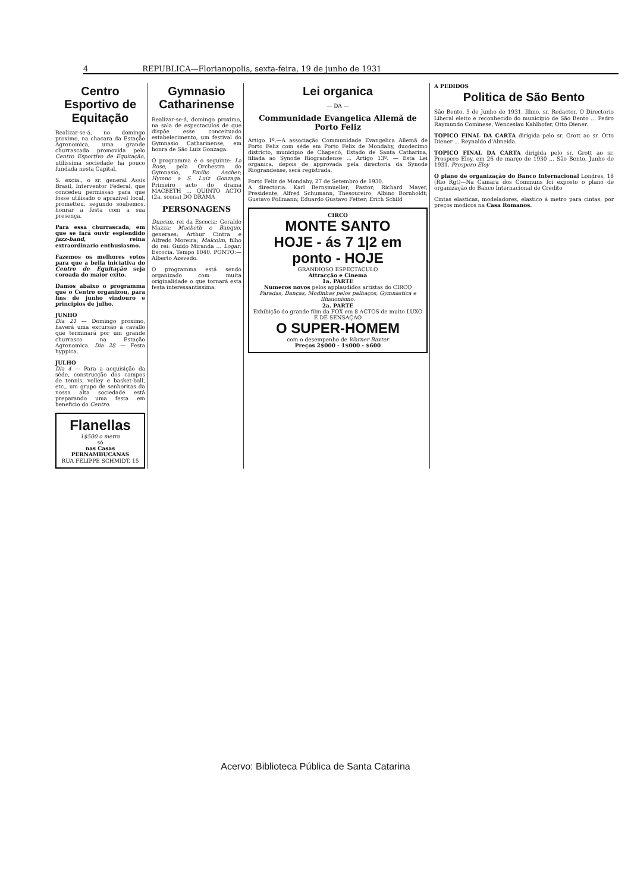4 REPUBLICA—Florianopolis, sexta-feira, 19 de junho de 1931
Centro Esportivo de Equitação
Realizar-se-á, no domingo proximo, na chacara da Estação Agronomica, uma grande churrascada promovida pelo Centro Esportivo de Equitação, utilissima sociedade ha pouco fundada nesta Capital.
S. excia., o sr. general Assis Brasil, Interventor Federal, que concedeu permissão para que fosse utilisado o aprazivel local, prometteu, segundo soubemos, honrar a festa com a sua presença.
Para essa churrascada, em que se fará ouvir esplendido jazz-band, reina extraordinario enthusiasmo.
Fazemos os melhores votos para que a bella iniciativa do Centro de Equitação seja coroada do maior exito.
Damos abaixo o programma que o Centro organizou, para fins de junho vindouro e principios de julho.
JUNHO
Dia 21 — Domingo proximo, haverá uma excursão á cavallo que terminará por um grande churrasco na Estação Agronomica. Dia 28 — Festa hyppica.
JULHO
Dia 4 — Para a acquisição da séde, construcção dos campos de tennis, volley e basket-ball, etc., um grupo de senhoritas da nossa alta sociedade está preparando uma festa em beneficio do Centro.
Flanellas
1$500 o metro
só
nas Casas PERNAMBUCANAS
RUA FELIPPE SCHMIDT, 15
Gymnasio Catharinense
Realizar-se-á, domingo proximo, na sala de espectaculos de que dispõe esse conceituado estabelecimento, um festival do Gymnasio Catharinense, em honra de São Luiz Gonzaga.
O programma é o seguinte: La Rose, pela Orchestra do Gymnasio, Emilio Ascher; Hymno a S. Luiz Gonzaga. Primeiro acto do drama MACBETH ... QUINTO ACTO (2a. scena) DO DRAMA
PERSONAGENS
Duncan, rei da Escocia: Geraldo Mazza; Macbeth e Banquo, generaes: Arthur Cintra e Alfredo Moreira; Malcolm, filho do rei: Guido Miranda ... Logar: Escocia. Tempo 1040. PONTO:—Alberto Azevedo.
O programma está sendo organizado com muita originalidade o que tornará esta festa interessantissima.
Lei organica
— DA —
Communidade Evangelica Allemã de Porto Feliz
Artigo 1º.—A associação Communidade Evangelica Allemã de Porto Feliz com séde em Porto Felix de Mondahy, duodecimo districto, municipio de Chapecó, Estado de Santa Catharina, filiada ao Synode Riograndense ... Artigo 13º. — Esta Lei organica, depois de approvada pela directoria da Synode Riograndense, será registrada.
Porto Feliz de Mondahy, 27 de Setembro de 1930.
A directoria: Karl Bernsmueller, Pastor; Richard Mayer, Presidente; Alfred Schumann, Thesoureiro; Albino Bornholdt; Gustavo Pollmann; Eduardo Gustavo Fetter; Erich Schild
CIRCO
MONTE SANTO
HOJE - ás 7 1|2 em ponto - HOJE
GRANDIOSO ESPECTACULO
Attracção e Cinema
1a. PARTE
Numeros novos pelos applaudidos artistas do CIRCO
Paradas, Danças, Modinhas pelos palhaços, Gymnastica e Illusionismo.
2a. PARTE
Exhibição do grande film da FOX em 8 ACTOS de muito LUXO E DE SENSAÇAO
O SUPER-HOMEM
com o desempenho de Warner Baxter
Preços 2$000 - 1$000 - $600
A PEDIDOS
Politica de São Bento
São Bento, 5 de Junho de 1931. Illmo. sr. Redactor. O Directorio Liberal eleito e reconhecido do municipio de São Bento ... Pedro Raymundo Cominese, Wenceslau Kahlhofer, Otto Diener.
TOPICO FINAL DA CARTA dirigida pelo sr. Grott ao sr. Otto Diener ... Reynaldo d'Almeida.
TOPICO FINAL DA CARTA dirigida pelo sr. Grott ao sr. Prospero Eloy, em 26 de março de 1930 ... São Bento, Junho de 1931. Prospero Eloy
O plano de organização do Banco Internacional Londres, 18 (Rio Rgt)—Na Camara dos Communs foi exposto o plano de organização do Banco Internacional de Credito
Cintas elasticas, modeladores, elastico á metro para cintas, por preços modicos na Casa Romanos.
Acervo: Biblioteca Pública de Santa Catarina